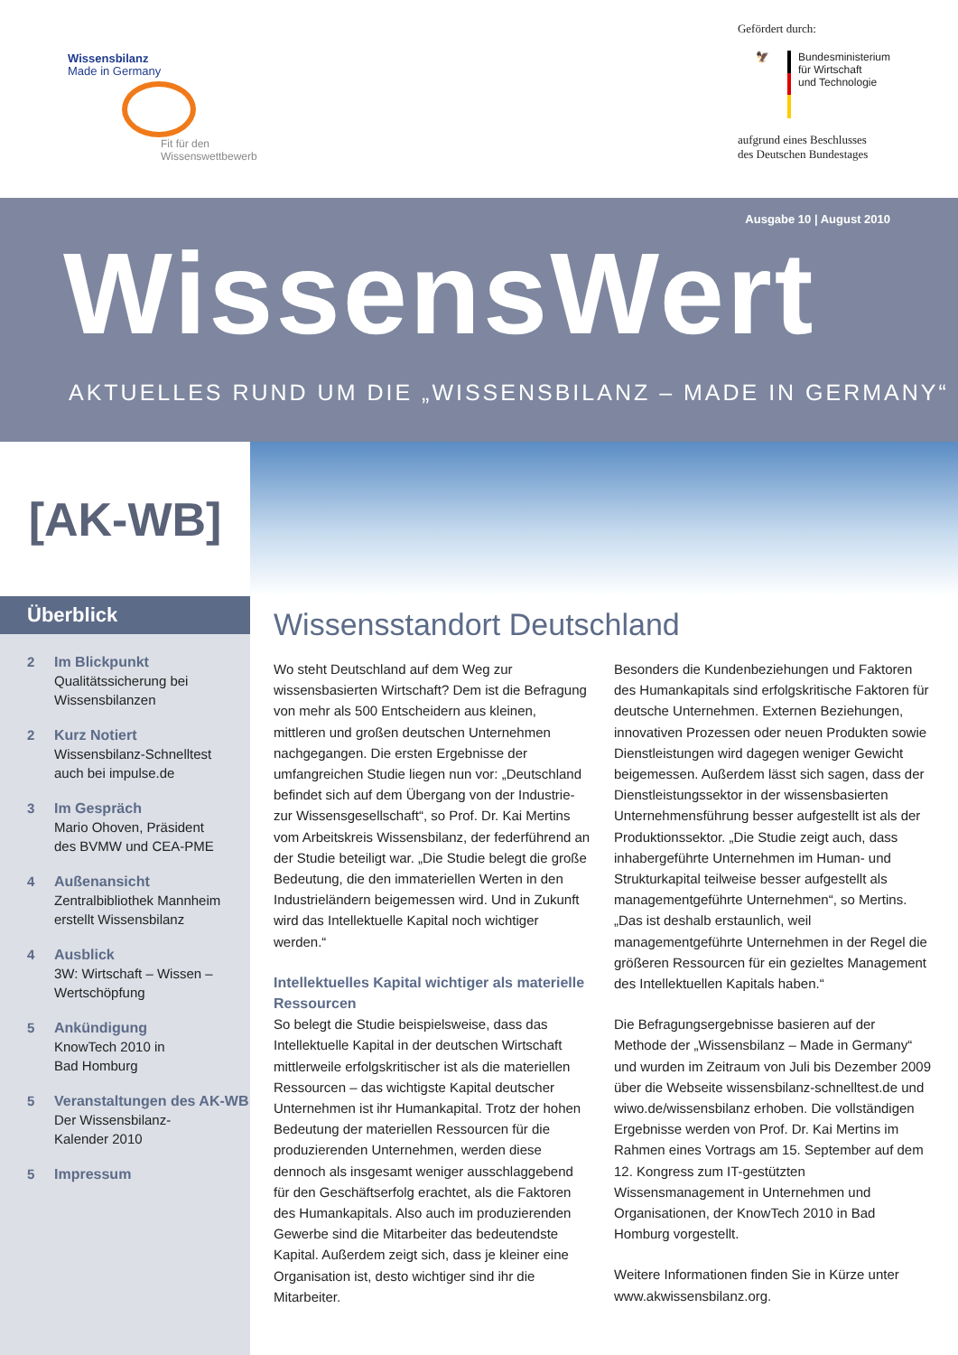Wissensbilanz
Made in Germany
Fit für den
Wissenswettbewerb
Gefördert durch:
🦅 Bundesministerium
für Wirtschaft
und Technologie
aufgrund eines Beschlusses
des Deutschen Bundestages
Ausgabe 10 | August 2010
WissensWert
AKTUELLES RUND UM DIE „WISSENSBILANZ – MADE IN GERMANY“
[AK-WB]
Überblick
2 Im Blickpunkt
Qualitätssicherung bei
Wissensbilanzen
2 Kurz Notiert
Wissensbilanz-Schnelltest
auch bei impulse.de
3 Im Gespräch
Mario Ohoven, Präsident
des BVMW und CEA-PME
4 Außenansicht
Zentralbibliothek Mannheim
erstellt Wissensbilanz
4 Ausblick
3W: Wirtschaft – Wissen –
Wertschöpfung
5 Ankündigung
KnowTech 2010 in
Bad Homburg
5 Veranstaltungen des AK-WB
Der Wissensbilanz-
Kalender 2010
5 Impressum
Wissensstandort Deutschland
Wo steht Deutschland auf dem Weg zur wissensbasierten Wirtschaft? Dem ist die Befragung von mehr als 500 Entscheidern aus kleinen, mittleren und großen deutschen Unternehmen nachgegangen. Die ersten Ergebnisse der umfangreichen Studie liegen nun vor: „Deutschland befindet sich auf dem Übergang von der Industrie- zur Wissensgesellschaft“, so Prof. Dr. Kai Mertins vom Arbeitskreis Wissensbilanz, der federführend an der Studie beteiligt war. „Die Studie belegt die große Bedeutung, die den immateriellen Werten in den Industrieländern beigemessen wird. Und in Zukunft wird das Intellektuelle Kapital noch wichtiger werden.“
Intellektuelles Kapital wichtiger als materielle Ressourcen
So belegt die Studie beispielsweise, dass das Intellektuelle Kapital in der deutschen Wirtschaft mittlerweile erfolgskritischer ist als die materiellen Ressourcen – das wichtigste Kapital deutscher Unternehmen ist ihr Humankapital. Trotz der hohen Bedeutung der materiellen Ressourcen für die produzierenden Unternehmen, werden diese dennoch als insgesamt weniger ausschlaggebend für den Geschäftserfolg erachtet, als die Faktoren des Humankapitals. Also auch im produzierenden Gewerbe sind die Mitarbeiter das bedeutendste Kapital. Außerdem zeigt sich, dass je kleiner eine Organisation ist, desto wichtiger sind ihr die Mitarbeiter.
Besonders die Kundenbeziehungen und Faktoren des Humankapitals sind erfolgskritische Faktoren für deutsche Unternehmen. Externen Beziehungen, innovativen Prozessen oder neuen Produkten sowie Dienstleistungen wird dagegen weniger Gewicht beigemessen. Außerdem lässt sich sagen, dass der Dienstleistungssektor in der wissensbasierten Unternehmensführung besser aufgestellt ist als der Produktionssektor. „Die Studie zeigt auch, dass inhabergeführte Unternehmen im Human- und Strukturkapital teilweise besser aufgestellt als managementgeführte Unternehmen“, so Mertins. „Das ist deshalb erstaunlich, weil managementgeführte Unternehmen in der Regel die größeren Ressourcen für ein gezieltes Management des Intellektuellen Kapitals haben.“
Die Befragungsergebnisse basieren auf der Methode der „Wissensbilanz – Made in Germany“ und wurden im Zeitraum von Juli bis Dezember 2009 über die Webseite wissensbilanz-schnelltest.de und wiwo.de/wissensbilanz erhoben. Die vollständigen Ergebnisse werden von Prof. Dr. Kai Mertins im Rahmen eines Vortrags am 15. September auf dem 12. Kongress zum IT-gestützten Wissensmanagement in Unternehmen und Organisationen, der KnowTech 2010 in Bad Homburg vorgestellt.
Weitere Informationen finden Sie in Kürze unter www.akwissensbilanz.org.